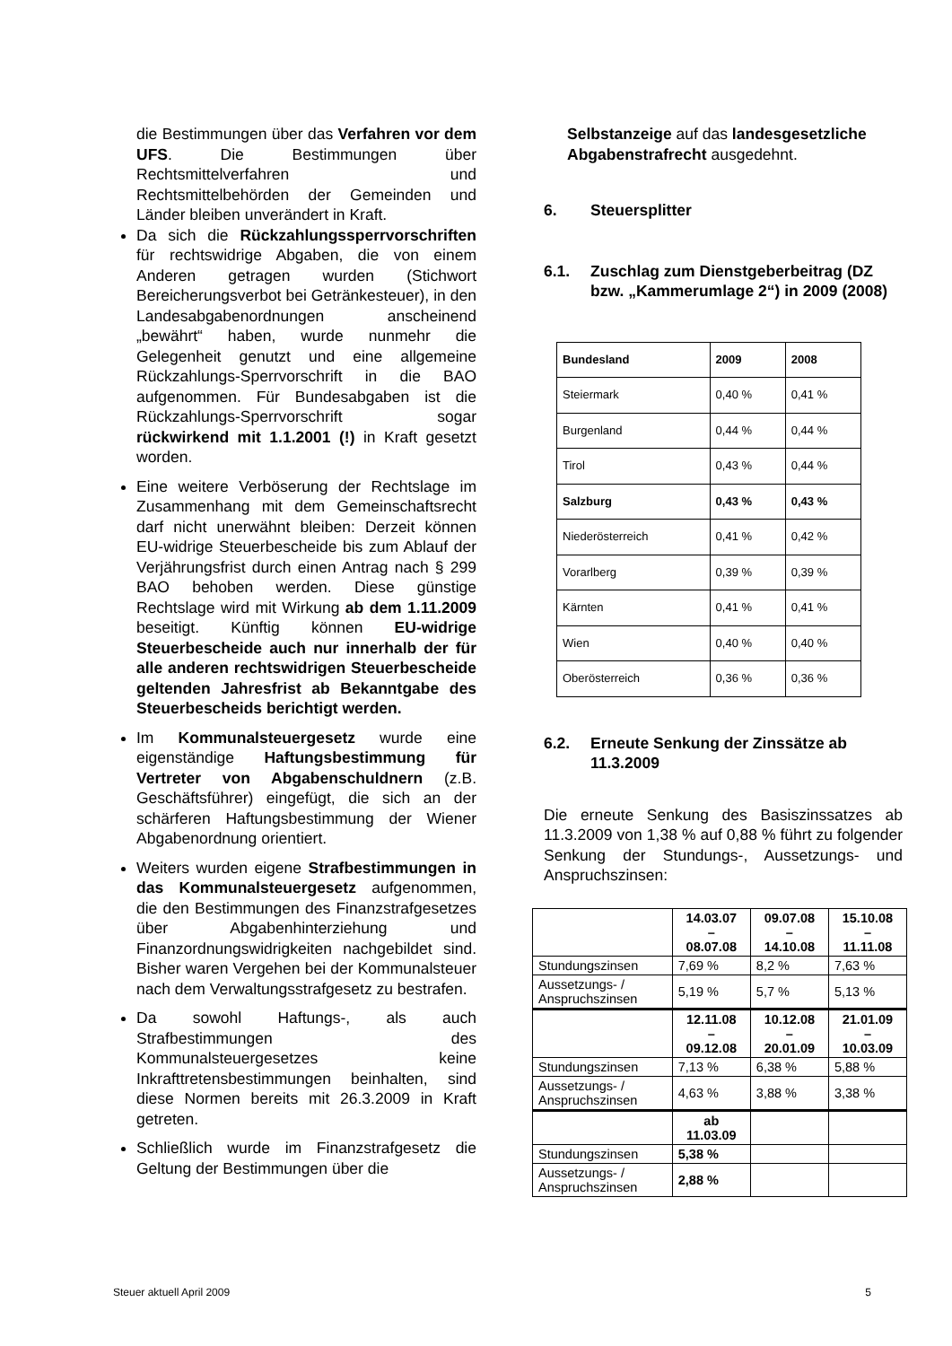die Bestimmungen über das Verfahren vor dem UFS. Die Bestimmungen über Rechtsmittelverfahren und Rechtsmittelbehörden der Gemeinden und Länder bleiben unverändert in Kraft.
Da sich die Rückzahlungssperrvorschriften für rechtswidrige Abgaben, die von einem Anderen getragen wurden (Stichwort Bereicherungsverbot bei Getränkesteuer), in den Landesabgabenordnungen anscheinend „bewährt“ haben, wurde nunmehr die Gelegenheit genutzt und eine allgemeine Rückzahlungs-Sperrvorschrift in die BAO aufgenommen. Für Bundesabgaben ist die Rückzahlungs-Sperrvorschrift sogar rückwirkend mit 1.1.2001 (!) in Kraft gesetzt worden.
Eine weitere Verböserung der Rechtslage im Zusammenhang mit dem Gemeinschaftsrecht darf nicht unerwähnt bleiben: Derzeit können EU-widrige Steuerbescheide bis zum Ablauf der Verjährungsfrist durch einen Antrag nach § 299 BAO behoben werden. Diese günstige Rechtslage wird mit Wirkung ab dem 1.11.2009 beseitigt. Künftig können EU-widrige Steuerbescheide auch nur innerhalb der für alle anderen rechtswidrigen Steuerbescheide geltenden Jahresfrist ab Bekanntgabe des Steuerbescheids berichtigt werden.
Im Kommunalsteuergesetz wurde eine eigenständige Haftungsbestimmung für Vertreter von Abgabenschuldnern (z.B. Geschäftsführer) eingefügt, die sich an der schärferen Haftungsbestimmung der Wiener Abgabenordnung orientiert.
Weiters wurden eigene Strafbestimmungen in das Kommunalsteuergesetz aufgenommen, die den Bestimmungen des Finanzstrafgesetzes über Abgabenhinterziehung und Finanzordnungswidrigkeiten nachgebildet sind. Bisher waren Vergehen bei der Kommunalsteuer nach dem Verwaltungsstrafgesetz zu bestrafen.
Da sowohl Haftungs-, als auch Strafbestimmungen des Kommunalsteuergesetzes keine Inkrafttretensbestimmungen beinhalten, sind diese Normen bereits mit 26.3.2009 in Kraft getreten.
Schließlich wurde im Finanzstrafgesetz die Geltung der Bestimmungen über die
Selbstanzeige auf das landesgesetzliche Abgabenstrafrecht ausgedehnt.
6. Steuersplitter
6.1. Zuschlag zum Dienstgeberbeitrag (DZ bzw. „Kammerumlage 2“) in 2009 (2008)
| Bundesland | 2009 | 2008 |
| Steiermark | 0,40 % | 0,41 % |
| Burgenland | 0,44 % | 0,44 % |
| Tirol | 0,43 % | 0,44 % |
| Salzburg | 0,43 % | 0,43 % |
| Niederösterreich | 0,41 % | 0,42 % |
| Vorarlberg | 0,39 % | 0,39 % |
| Kärnten | 0,41 % | 0,41 % |
| Wien | 0,40 % | 0,40 % |
| Oberösterreich | 0,36 % | 0,36 % |
6.2. Erneute Senkung der Zinssätze ab 11.3.2009
Die erneute Senkung des Basiszinssatzes ab 11.3.2009 von 1,38 % auf 0,88 % führt zu folgender Senkung der Stundungs-, Aussetzungs- und Anspruchszinsen:
| | 14.03.07 – 08.07.08 | 09.07.08 – 14.10.08 | 15.10.08 – 11.11.08 |
| Stundungszinsen | 7,69 % | 8,2 % | 7,63 % |
| Aussetzungs- / Anspruchszinsen | 5,19 % | 5,7 % | 5,13 % |
| | 12.11.08 – 09.12.08 | 10.12.08 – 20.01.09 | 21.01.09 – 10.03.09 |
| Stundungszinsen | 7,13 % | 6,38 % | 5,88 % |
| Aussetzungs- / Anspruchszinsen | 4,63 % | 3,88 % | 3,38 % |
| | ab 11.03.09 | | |
| Stundungszinsen | 5,38 % | | |
| Aussetzungs- / Anspruchszinsen | 2,88 % | | |
Steuer aktuell April 2009 5